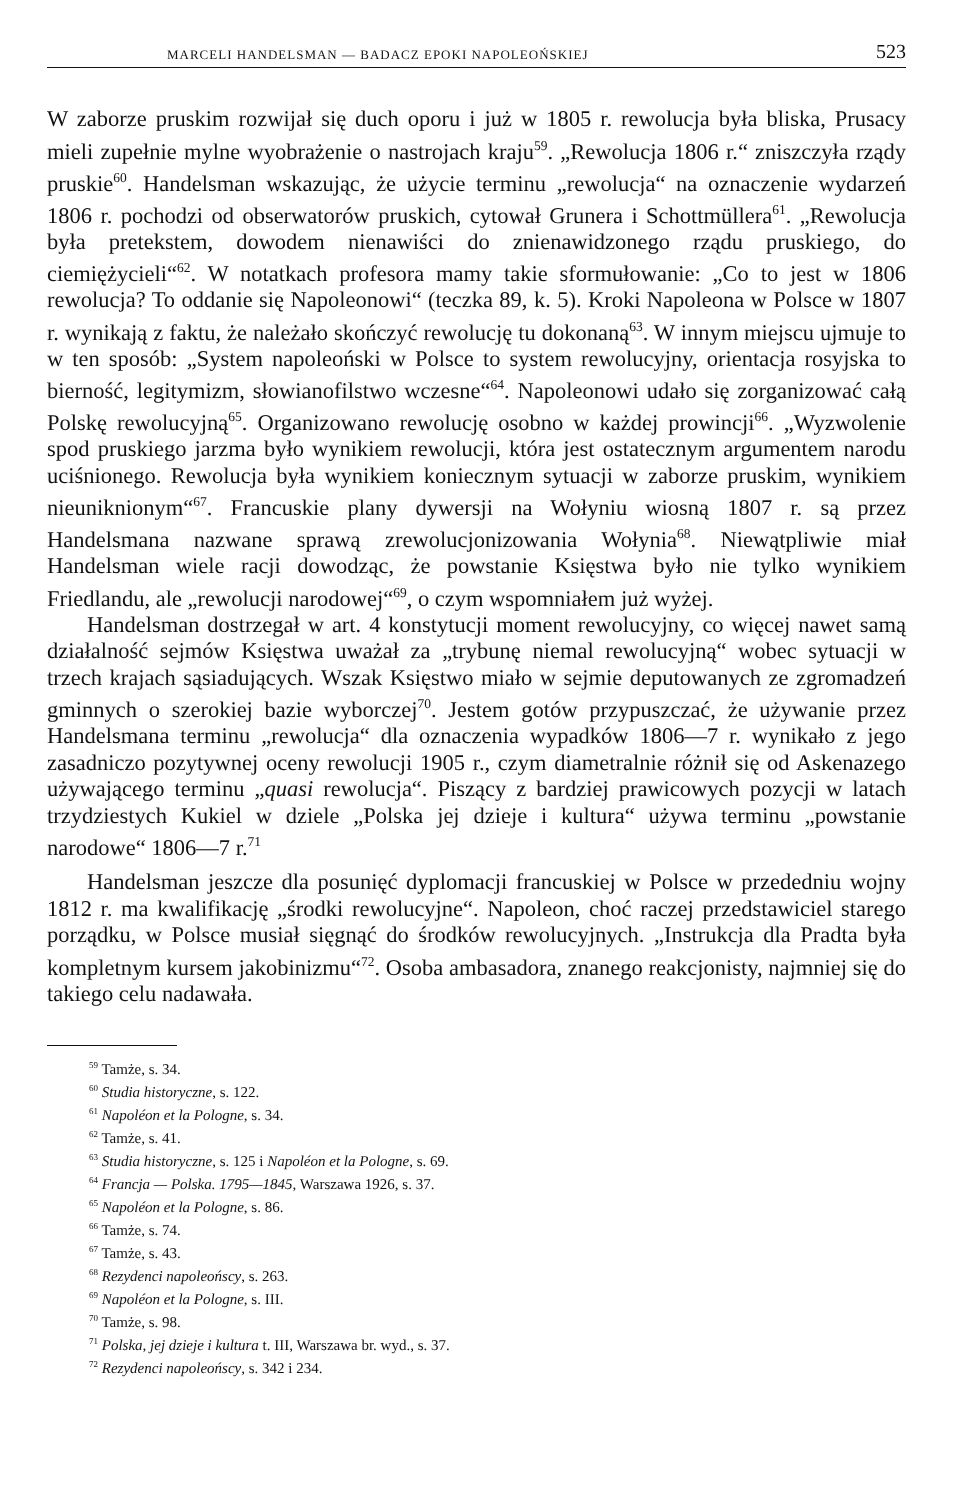MARCELI HANDELSMAN — BADACZ EPOKI NAPOLEOŃSKIEJ 523
W zaborze pruskim rozwijał się duch oporu i już w 1805 r. rewolucja była bliska, Prusacy mieli zupełnie mylne wyobrażenie o nastrojach kraju<sup>59</sup>. „Rewolucja 1806 r.“ zniszczyła rządy pruskie<sup>60</sup>. Handelsman wskazując, że użycie terminu „rewolucja“ na oznaczenie wydarzeń 1806 r. pochodzi od obserwatorów pruskich, cytował Grunera i Schottmüllera<sup>61</sup>. „Rewolucja była pretekstem, dowodem nienawiści do znienawidzonego rządu pruskiego, do ciemiężycieli“<sup>62</sup>. W notatkach profesora mamy takie sformułowanie: „Co to jest w 1806 rewolucja? To oddanie się Napoleonowi“ (teczka 89, k. 5). Kroki Napoleona w Polsce w 1807 r. wynikają z faktu, że należało skończyć rewolucję tu dokonaną<sup>63</sup>. W innym miejscu ujmuje to w ten sposób: „System napoleoński w Polsce to system rewolucyjny, orientacja rosyjska to bierność, legitymizm, słowianofilstwo wczesne“<sup>64</sup>. Napoleonowi udało się zorganizować całą Polskę rewolucyjną<sup>65</sup>. Organizowano rewolucję osobno w każdej prowincji<sup>66</sup>. „Wyzwolenie spod pruskiego jarzma było wynikiem rewolucji, która jest ostatecznym argumentem narodu uciśnionego. Rewolucja była wynikiem koniecznym sytuacji w zaborze pruskim, wynikiem nieuniknionym“<sup>67</sup>. Francuskie plany dywersji na Wołyniu wiosną 1807 r. są przez Handelsmana nazwane sprawą zrewolucjonizowania Wołynia<sup>68</sup>. Niewątpliwie miał Handelsman wiele racji dowodząc, że powstanie Księstwa było nie tylko wynikiem Friedlandu, ale „rewolucji narodowej“<sup>69</sup>, o czym wspomniałem już wyżej.
Handelsman dostrzegał w art. 4 konstytucji moment rewolucyjny, co więcej nawet samą działalność sejmów Księstwa uważał za „trybunę niemal rewolucyjną“ wobec sytuacji w trzech krajach sąsiadujących. Wszak Księstwo miało w sejmie deputowanych ze zgromadzeń gminnych o szerokiej bazie wyborczej<sup>70</sup>. Jestem gotów przypuszczać, że używanie przez Handelsmana terminu „rewolucja“ dla oznaczenia wypadków 1806—7 r. wynikało z jego zasadniczo pozytywnej oceny rewolucji 1905 r., czym diametralnie różnił się od Askenazego używającego terminu „quasi rewolucja“. Piszący z bardziej prawicowych pozycji w latach trzydziestych Kukiel w dziele „Polska jej dzieje i kultura“ używa terminu „powstanie narodowe“ 1806—7 r.<sup>71</sup>
Handelsman jeszcze dla posunięć dyplomacji francuskiej w Polsce w przededniu wojny 1812 r. ma kwalifikację „środki rewolucyjne“. Napoleon, choć raczej przedstawiciel starego porządku, w Polsce musiał sięgnąć do środków rewolucyjnych. „Instrukcja dla Pradta była kompletnym kursem jakobinizmu“<sup>72</sup>. Osoba ambasadora, znanego reakcjonisty, najmniej się do takiego celu nadawała.
<sup>59</sup> Tamże, s. 34.
<sup>60</sup> Studia historyczne, s. 122.
<sup>61</sup> Napoléon et la Pologne, s. 34.
<sup>62</sup> Tamże, s. 41.
<sup>63</sup> Studia historyczne, s. 125 i Napoléon et la Pologne, s. 69.
<sup>64</sup> Francja — Polska. 1795—1845, Warszawa 1926, s. 37.
<sup>65</sup> Napoléon et la Pologne, s. 86.
<sup>66</sup> Tamże, s. 74.
<sup>67</sup> Tamże, s. 43.
<sup>68</sup> Rezydenci napoleońscy, s. 263.
<sup>69</sup> Napoléon et la Pologne, s. III.
<sup>70</sup> Tamże, s. 98.
<sup>71</sup> Polska, jej dzieje i kultura t. III, Warszawa br. wyd., s. 37.
<sup>72</sup> Rezydenci napoleońscy, s. 342 i 234.